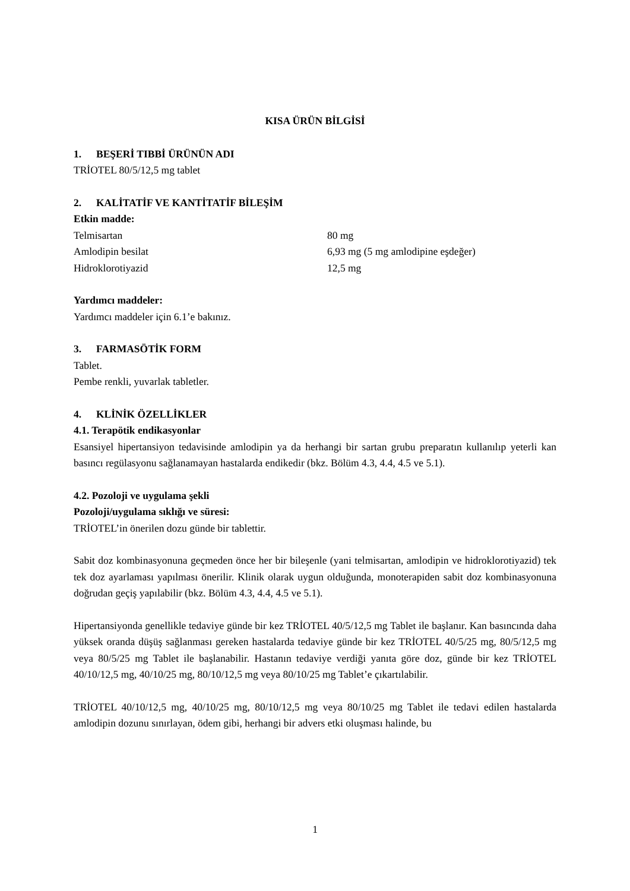KISA ÜRÜN BİLGİSİ
1. BEŞERİ TIBBİ ÜRÜNÜN ADI
TRİOTEL 80/5/12,5 mg tablet
2. KALİTATİF VE KANTİTATİF BİLEŞİM
Etkin madde:
| Telmisartan | 80 mg |
| Amlodipin besilat | 6,93 mg (5 mg amlodipine eşdeğer) |
| Hidroklorotiyazid | 12,5 mg |
Yardımcı maddeler:
Yardımcı maddeler için 6.1’e bakınız.
3. FARMASÖTİK FORM
Tablet.
Pembe renkli, yuvarlak tabletler.
4. KLİNİK ÖZELLİKLER
4.1. Terapötik endikasyonlar
Esansiyel hipertansiyon tedavisinde amlodipin ya da herhangi bir sartan grubu preparatın kullanılıp yeterli kan basıncı regülasyonu sağlanamayan hastalarda endikedir (bkz. Bölüm 4.3, 4.4, 4.5 ve 5.1).
4.2. Pozoloji ve uygulama şekli
Pozoloji/uygulama sıklığı ve süresi:
TRİOTEL’in önerilen dozu günde bir tablettir.
Sabit doz kombinasyonuna geçmeden önce her bir bileşenle (yani telmisartan, amlodipin ve hidroklorotiyazid) tek tek doz ayarlaması yapılması önerilir. Klinik olarak uygun olduğunda, monoterapiden sabit doz kombinasyonuna doğrudan geçiş yapılabilir (bkz. Bölüm 4.3, 4.4, 4.5 ve 5.1).
Hipertansiyonda genellikle tedaviye günde bir kez TRİOTEL 40/5/12,5 mg Tablet ile başlanır. Kan basıncında daha yüksek oranda düşüş sağlanması gereken hastalarda tedaviye günde bir kez TRİOTEL 40/5/25 mg, 80/5/12,5 mg veya 80/5/25 mg Tablet ile başlanabilir. Hastanın tedaviye verdiği yanıta göre doz, günde bir kez TRİOTEL 40/10/12,5 mg, 40/10/25 mg, 80/10/12,5 mg veya 80/10/25 mg Tablet’e çıkartılabilir.
TRİOTEL 40/10/12,5 mg, 40/10/25 mg, 80/10/12,5 mg veya 80/10/25 mg Tablet ile tedavi edilen hastalarda amlodipin dozunu sınırlayan, ödem gibi, herhangi bir advers etki oluşması halinde, bu
1